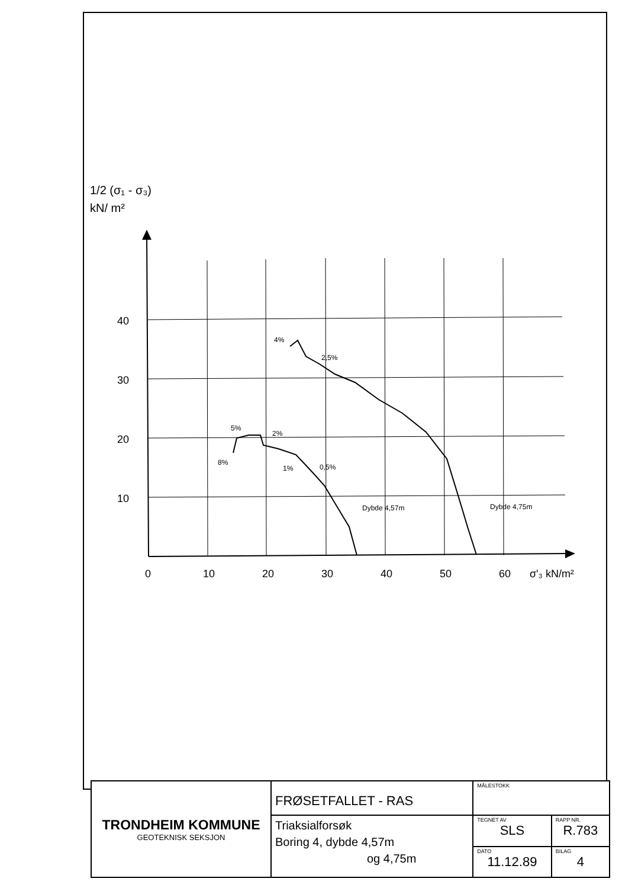1/2 (σ₁ - σ₃)
kN/ m²
40
30
20
10
0
10
20
30
40
50
60
σ'₃ kN/m²
4%
2,5%
5%
2%
8%
1%
0,5%
Dybde 4,57m
Dybde 4,75m
| TRONDHEIM KOMMUNE GEOTEKNISK SEKSJON | FRØSETFALLET - RAS | MÅLESTOKK | |
| | Triaksialforsøk Boring 4, dybde 4,57m og 4,75m | TEGNET AV SLS | RAPP NR. R.783 |
| | | DATO 11.12.89 | BILAG 4 |